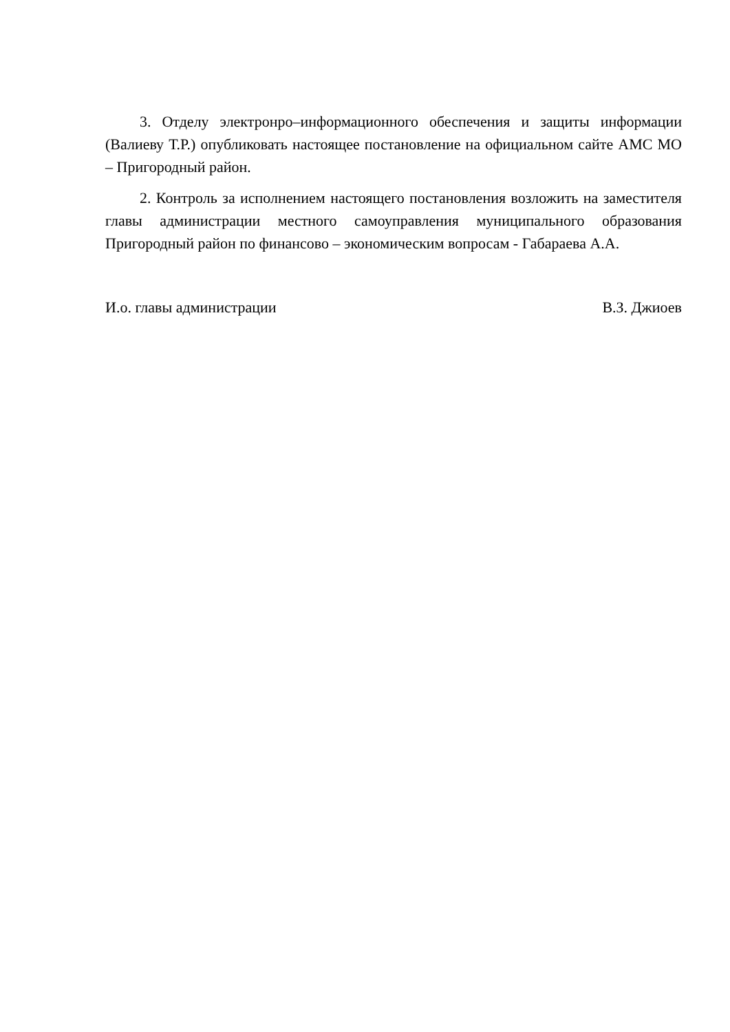3. Отделу электронро–информационного обеспечения и защиты информации (Валиеву Т.Р.) опубликовать настоящее постановление на официальном сайте АМС МО – Пригородный район.
2. Контроль за исполнением настоящего постановления возложить на заместителя главы администрации местного самоуправления муниципального образования Пригородный район по финансово – экономическим вопросам - Габараева А.А.
И.о. главы администрации В.З. Джиоев